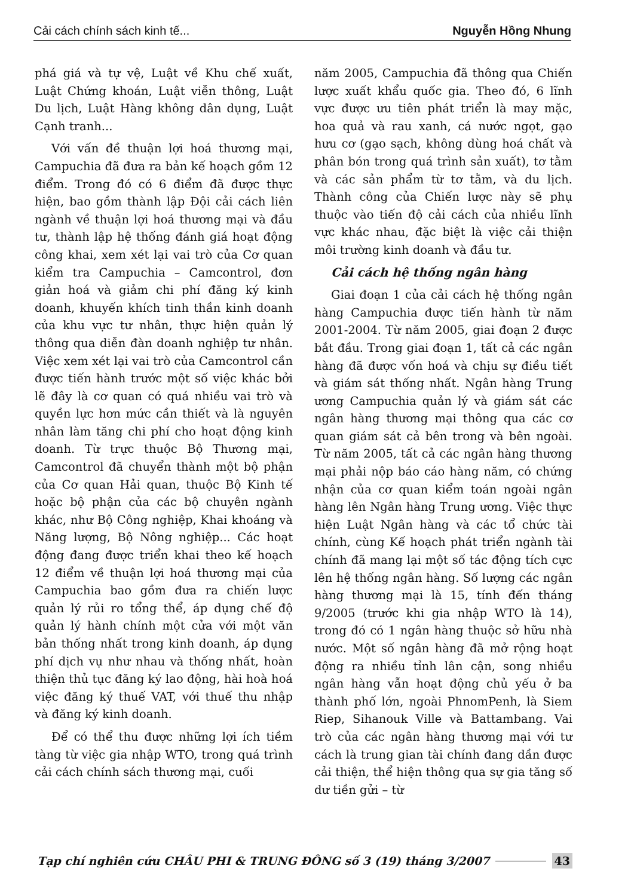Cải cách chính sách kinh tế... Nguyễn Hồng Nhung
phá giá và tự vệ, Luật về Khu chế xuất, Luật Chứng khoán, Luật viễn thông, Luật Du lịch, Luật Hàng không dân dụng, Luật Cạnh tranh...
Với vấn đề thuận lợi hoá thương mại, Campuchia đã đưa ra bản kế hoạch gồm 12 điểm. Trong đó có 6 điểm đã được thực hiện, bao gồm thành lập Đội cải cách liên ngành về thuận lợi hoá thương mại và đầu tư, thành lập hệ thống đánh giá hoạt động công khai, xem xét lại vai trò của Cơ quan kiểm tra Campuchia – Camcontrol, đơn giản hoá và giảm chi phí đăng ký kinh doanh, khuyến khích tinh thần kinh doanh của khu vực tư nhân, thực hiện quản lý thông qua diễn đàn doanh nghiệp tư nhân. Việc xem xét lại vai trò của Camcontrol cần được tiến hành trước một số việc khác bởi lẽ đây là cơ quan có quá nhiều vai trò và quyền lực hơn mức cần thiết và là nguyên nhân làm tăng chi phí cho hoạt động kinh doanh. Từ trực thuộc Bộ Thương mại, Camcontrol đã chuyển thành một bộ phận của Cơ quan Hải quan, thuộc Bộ Kinh tế hoặc bộ phận của các bộ chuyên ngành khác, như Bộ Công nghiệp, Khai khoáng và Năng lượng, Bộ Nông nghiệp... Các hoạt động đang được triển khai theo kế hoạch 12 điểm về thuận lợi hoá thương mại của Campuchia bao gồm đưa ra chiến lược quản lý rủi ro tổng thể, áp dụng chế độ quản lý hành chính một cửa với một văn bản thống nhất trong kinh doanh, áp dụng phí dịch vụ như nhau và thống nhất, hoàn thiện thủ tục đăng ký lao động, hài hoà hoá việc đăng ký thuế VAT, với thuế thu nhập và đăng ký kinh doanh.
Để có thể thu được những lợi ích tiềm tàng từ việc gia nhập WTO, trong quá trình cải cách chính sách thương mại, cuối
năm 2005, Campuchia đã thông qua Chiến lược xuất khẩu quốc gia. Theo đó, 6 lĩnh vực được ưu tiên phát triển là may mặc, hoa quả và rau xanh, cá nước ngọt, gạo hưu cơ (gạo sạch, không dùng hoá chất và phân bón trong quá trình sản xuất), tơ tằm và các sản phẩm từ tơ tằm, và du lịch. Thành công của Chiến lược này sẽ phụ thuộc vào tiến độ cải cách của nhiều lĩnh vực khác nhau, đặc biệt là việc cải thiện môi trường kinh doanh và đầu tư.
Cải cách hệ thống ngân hàng
Giai đoạn 1 của cải cách hệ thống ngân hàng Campuchia được tiến hành từ năm 2001-2004. Từ năm 2005, giai đoạn 2 được bắt đầu. Trong giai đoạn 1, tất cả các ngân hàng đã được vốn hoá và chịu sự điều tiết và giám sát thống nhất. Ngân hàng Trung ương Campuchia quản lý và giám sát các ngân hàng thương mại thông qua các cơ quan giám sát cả bên trong và bên ngoài. Từ năm 2005, tất cả các ngân hàng thương mại phải nộp báo cáo hàng năm, có chứng nhận của cơ quan kiểm toán ngoài ngân hàng lên Ngân hàng Trung ương. Việc thực hiện Luật Ngân hàng và các tổ chức tài chính, cùng Kế hoạch phát triển ngành tài chính đã mang lại một số tác động tích cực lên hệ thống ngân hàng. Số lượng các ngân hàng thương mại là 15, tính đến tháng 9/2005 (trước khi gia nhập WTO là 14), trong đó có 1 ngân hàng thuộc sở hữu nhà nước. Một số ngân hàng đã mở rộng hoạt động ra nhiều tỉnh lân cận, song nhiều ngân hàng vẫn hoạt động chủ yếu ở ba thành phố lớn, ngoài PhnomPenh, là Siem Riep, Sihanouk Ville và Battambang. Vai trò của các ngân hàng thương mại với tư cách là trung gian tài chính đang dần được cải thiện, thể hiện thông qua sự gia tăng số dư tiền gửi – từ
Tạp chí nghiên cứu CHÂU PHI & TRUNG ĐÔNG số 3 (19) tháng 3/2007 43